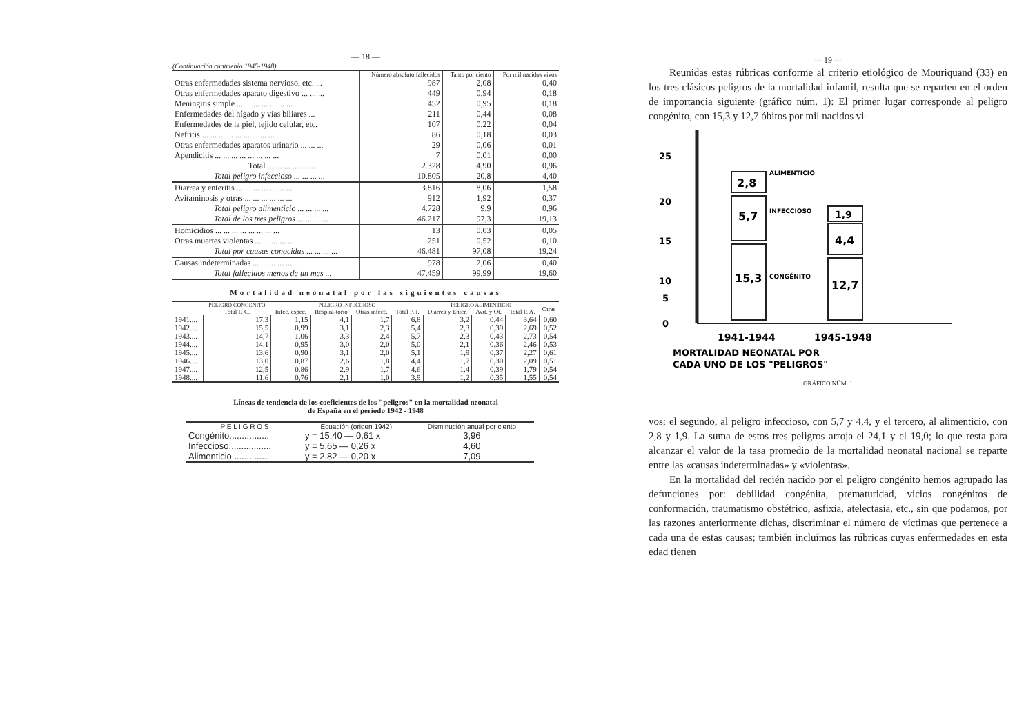— 18 —
(Continuación cuatrienio 1945-1948)
| | Número absoluto fallecidos | Tanto por ciento | Por mil nacidos vivos |
| Otras enfermedades sistema nervioso, etc. ... | 987 | 2,08 | 0,40 |
| Otras enfermedades aparato digestivo ... ... ... | 449 | 0,94 | 0,18 |
| Meningitis simple ... ... ... ... ... ... ... | 452 | 0,95 | 0,18 |
| Enfermedades del hígado y vías biliares ... | 211 | 0,44 | 0,08 |
| Enfermedades de la piel, tejido celular, etc. | 107 | 0,22 | 0,04 |
| Nefritis ... ... ... ... ... ... ... ... ... | 86 | 0,18 | 0,03 |
| Otras enfermedades aparatos urinario ... ... ... | 29 | 0,06 | 0,01 |
| Apendicitis ... ... ... ... ... ... ... ... | 7 | 0,01 | 0,00 |
| Total ... ... ... ... ... ... | 2.328 | 4,90 | 0,96 |
| Total peligro infeccioso ... ... ... ... | 10.805 | 20,8 | 4,40 |
| Diarrea y enteritis ... ... ... ... ... ... ... | 3.816 | 8,06 | 1,58 |
| Avitaminosis y otras ... ... ... ... ... ... | 912 | 1,92 | 0,37 |
| Total peligro alimenticio ... ... ... ... | 4.728 | 9,9 | 0,96 |
| Total de los tres peligros ... ... ... ... | 46.217 | 97,3 | 19,13 |
| Homicidios ... ... ... ... ... ... ... ... | 13 | 0,03 | 0,05 |
| Otras muertes violentas ... ... ... ... ... | 251 | 0,52 | 0,10 |
| Total por causas conocidas ... ... ... ... | 46.481 | 97,08 | 19,24 |
| Causas indeterminadas ... ... ... ... ... ... | 978 | 2,06 | 0,40 |
| Total fallecidos menos de un mes ... | 47.459 | 99,99 | 19,60 |
Mortalidad neonatal por las siguientes causas
| | PELIGRO CONGENITO | PELIGRO INFECCIOSO | | | | PELIGRO ALIMENTICIO | | | Otras |
| --- | --- | --- | --- | --- | --- | --- | --- | --- | --- |
| | Total P. C. | Infec. espec. | Respira-torio | Otras infecc. | Total P. I. | Diarrea y Enter. | Avit. y Ot. | Total P. A. | |
| 1941.... | 17,3 | 1,15 | 4,1 | 1,7 | 6,8 | 3,2 | 0,44 | 3,64 | 0,60 |
| 1942.... | 15,5 | 0,99 | 3,1 | 2,3 | 5,4 | 2,3 | 0,39 | 2,69 | 0,52 |
| 1943.... | 14,7 | 1,06 | 3,3 | 2,4 | 5,7 | 2,3 | 0,43 | 2,73 | 0,54 |
| 1944.... | 14,1 | 0,95 | 3,0 | 2,0 | 5,0 | 2,1 | 0,36 | 2,46 | 0,53 |
| 1945.... | 13,6 | 0,90 | 3,1 | 2,0 | 5,1 | 1,9 | 0,37 | 2,27 | 0,61 |
| 1946.... | 13,0 | 0,87 | 2,6 | 1,8 | 4,4 | 1,7 | 0,30 | 2,09 | 0,51 |
| 1947.... | 12,5 | 0,86 | 2,9 | 1,7 | 4,6 | 1,4 | 0,39 | 1,79 | 0,54 |
| 1948.... | 11,6 | 0,76 | 2,1 | 1,0 | 3,9 | 1,2 | 0,35 | 1,55 | 0,54 |
Líneas de tendencia de los coeficientes de los "peligros" en la mortalidad neonatal
de España en el período 1942 - 1948
| P E L I G R O S | Ecuación (origen 1942) | Disminución anual por ciento |
| --- | --- | --- |
| Congénito................ | y = 15,40 — 0,61 x | 3,96 |
| Infeccioso................. | y = 5,65 — 0,26 x | 4,60 |
| Alimenticio............... | y = 2,82 — 0,20 x | 7,09 |
— 19 —
Reunidas estas rúbricas conforme al criterio etiológico de Mouriquand (33) en los tres clásicos peligros de la mortalidad infantil, resulta que se reparten en el orden de importancia siguiente (gráfico núm. 1): El primer lugar corresponde al peligro congénito, con 15,3 y 12,7 óbitos por mil nacidos vi-
25
20
15
10
5
0
15,3
5,7
2,8
12,7
4,4
1,9
ALIMENTICIO
INFECCIOSO
CONGÉNITO
1941-1944
1945-1948
MORTALIDAD NEONATAL POR
CADA UNO DE LOS "PELIGROS"
GRÁFICO NÚM. 1
vos; el segundo, al peligro infeccioso, con 5,7 y 4,4, y el tercero, al alimenticio, con 2,8 y 1,9. La suma de estos tres peligros arroja el 24,1 y el 19,0; lo que resta para alcanzar el valor de la tasa promedio de la mortalidad neonatal nacional se reparte entre las «causas indeterminadas» y «violentas».
En la mortalidad del recién nacido por el peligro congénito hemos agrupado las defunciones por: debilidad congénita, prematuridad, vicios congénitos de conformación, traumatismo obstétrico, asfixia, atelectasia, etc., sin que podamos, por las razones anteriormente dichas, discriminar el número de víctimas que pertenece a cada una de estas causas; también incluímos las rúbricas cuyas enfermedades en esta edad tienen